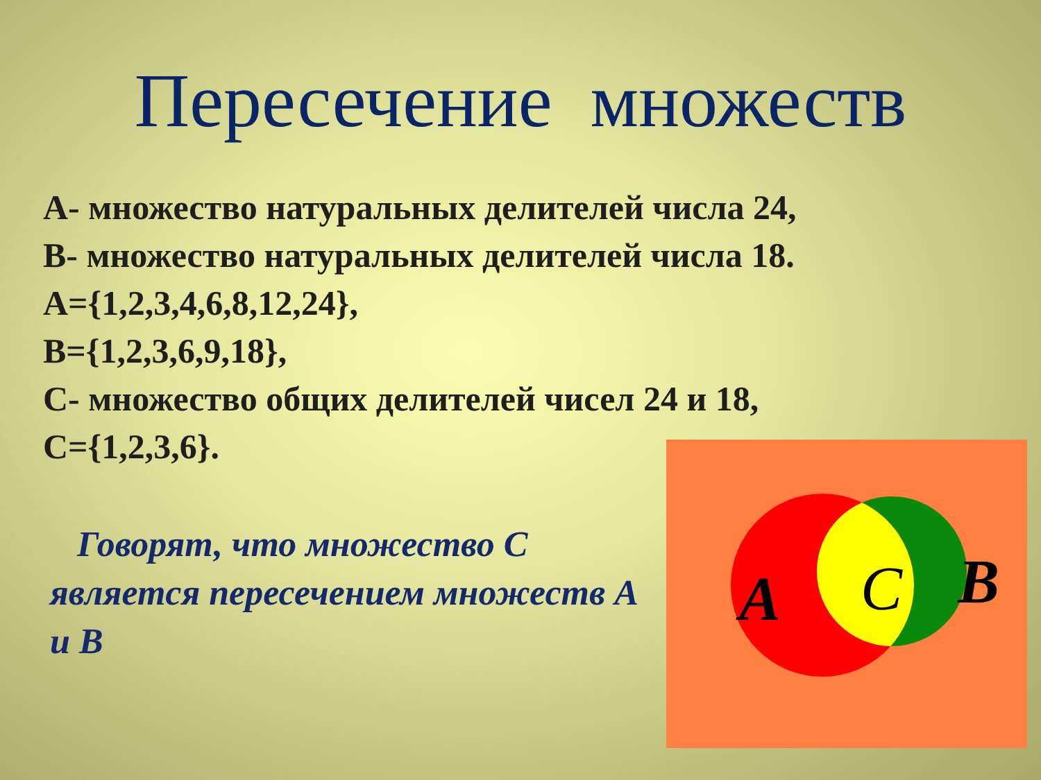Пересечение множеств
А- множество натуральных делителей числа 24,
В- множество натуральных делителей числа 18.
А={1,2,3,4,6,8,12,24},
В={1,2,3,6,9,18},
С- множество общих делителей чисел 24 и 18,
С={1,2,3,6}.
Говорят, что множество С является пересечением множеств А и В
A
C
B